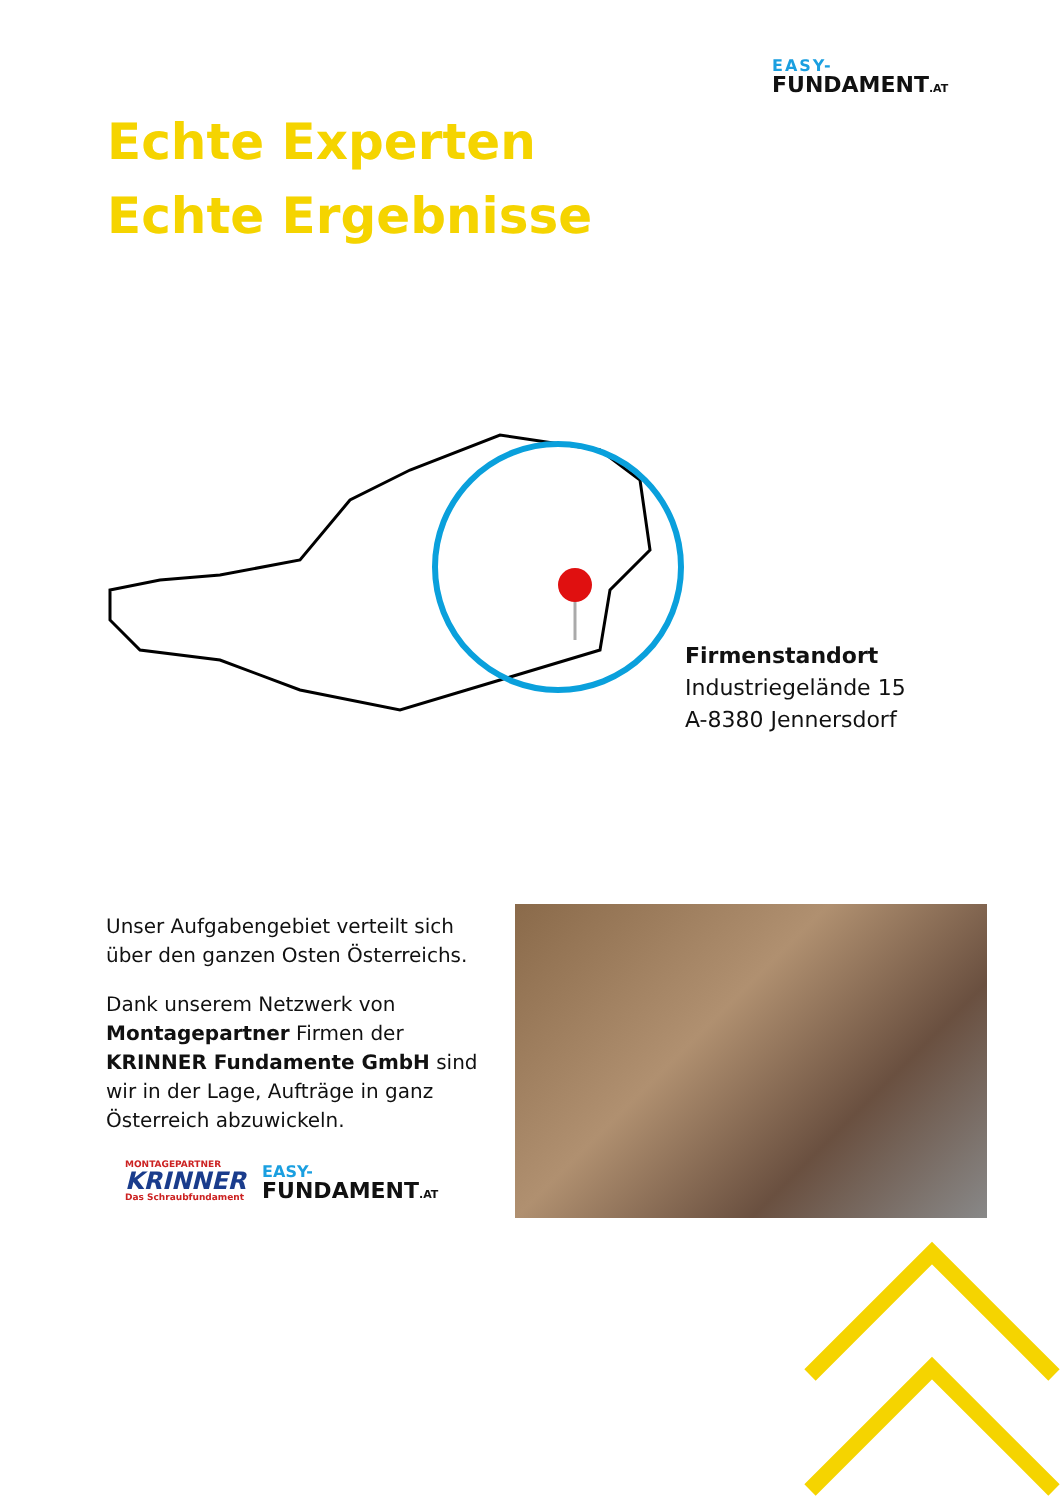EASY-
FUNDAMENT.AT
Echte Experten
Echte Ergebnisse
Firmenstandort
Industriegelände 15
A-8380 Jennersdorf
Unser Aufgabengebiet verteilt sich über den ganzen Osten Österreichs.
Dank unserem Netzwerk von Montagepartner Firmen der KRINNER Fundamente GmbH sind wir in der Lage, Aufträge in ganz Österreich abzuwickeln.
MONTAGEPARTNER
KRINNER
Das Schraubfundament
EASY-
FUNDAMENT.AT